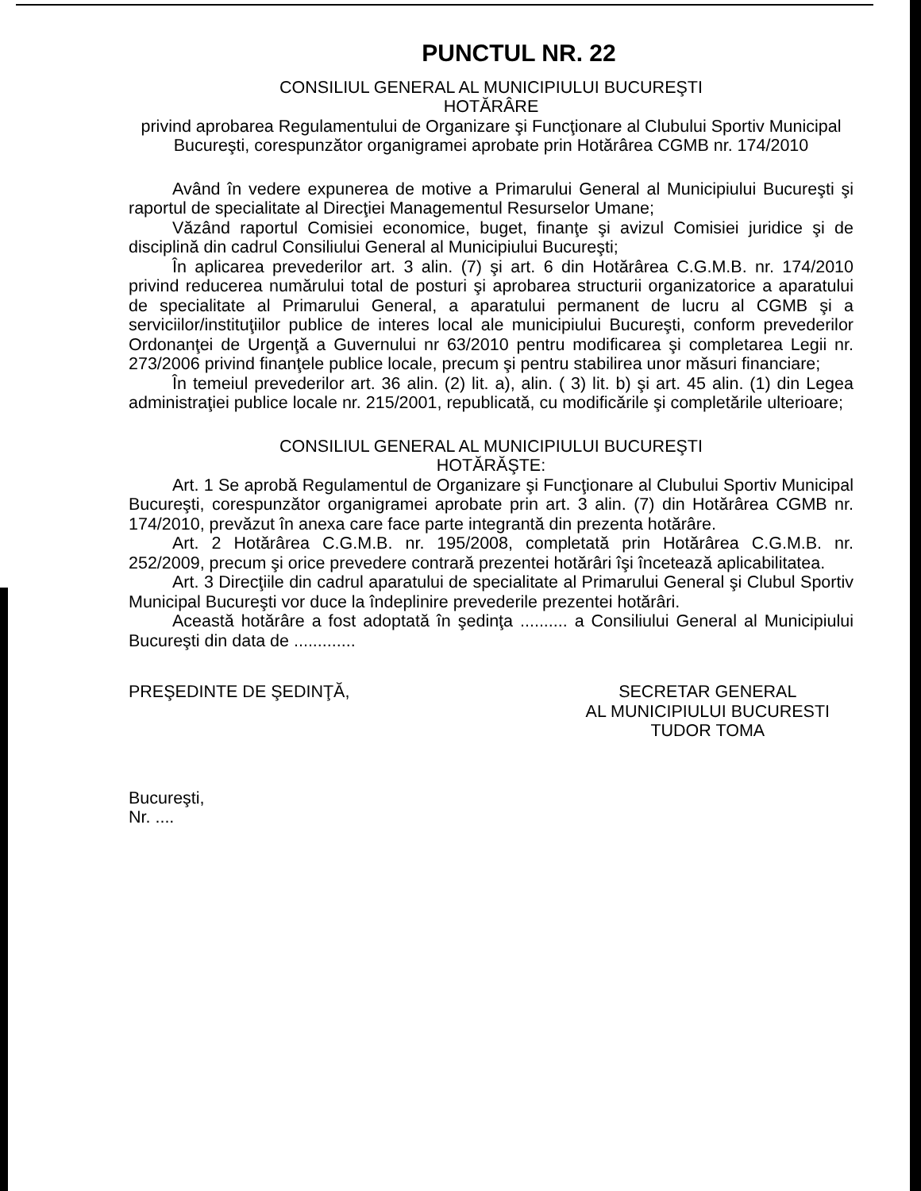PUNCTUL NR. 22
CONSILIUL GENERAL AL MUNICIPIULUI BUCUREŞTI
HOTĂRÂRE
privind aprobarea Regulamentului de Organizare şi Funcţionare al Clubului Sportiv Municipal Bucureşti, corespunzător organigramei aprobate prin Hotărârea CGMB nr. 174/2010
Având în vedere expunerea de motive a Primarului General al Municipiului Bucureşti şi raportul de specialitate al Direcţiei Managementul Resurselor Umane;
Văzând raportul Comisiei economice, buget, finanţe şi avizul Comisiei juridice şi de disciplină din cadrul Consiliului General al Municipiului Bucureşti;
În aplicarea prevederilor art. 3 alin. (7) şi art. 6 din Hotărârea C.G.M.B. nr. 174/2010 privind reducerea numărului total de posturi şi aprobarea structurii organizatorice a aparatului de specialitate al Primarului General, a aparatului permanent de lucru al CGMB şi a serviciilor/instituţiilor publice de interes local ale municipiului Bucureşti, conform prevederilor Ordonanţei de Urgenţă a Guvernului nr 63/2010 pentru modificarea şi completarea Legii nr. 273/2006 privind finanţele publice locale, precum şi pentru stabilirea unor măsuri financiare;
În temeiul prevederilor art. 36 alin. (2) lit. a), alin. ( 3) lit. b) şi art. 45 alin. (1) din Legea administraţiei publice locale nr. 215/2001, republicată, cu modificările şi completările ulterioare;
CONSILIUL GENERAL AL MUNICIPIULUI BUCUREŞTI
HOTĂRĂŞTE:
Art. 1 Se aprobă Regulamentul de Organizare şi Funcţionare al Clubului Sportiv Municipal Bucureşti, corespunzător organigramei aprobate prin art. 3 alin. (7) din Hotărârea CGMB nr. 174/2010, prevăzut în anexa care face parte integrantă din prezenta hotărâre.
Art. 2 Hotărârea C.G.M.B. nr. 195/2008, completată prin Hotărârea C.G.M.B. nr. 252/2009, precum şi orice prevedere contrară prezentei hotărâri îşi încetează aplicabilitatea.
Art. 3 Direcţiile din cadrul aparatului de specialitate al Primarului General şi Clubul Sportiv Municipal Bucureşti vor duce la îndeplinire prevederile prezentei hotărâri.
Această hotărâre a fost adoptată în şedinţa .......... a Consiliului General al Municipiului Bucureşti din data de .............
PREŞEDINTE DE ŞEDINŢĂ, SECRETAR GENERAL
AL MUNICIPIULUI BUCURESTI
TUDOR TOMA
Bucureşti,
Nr. ....